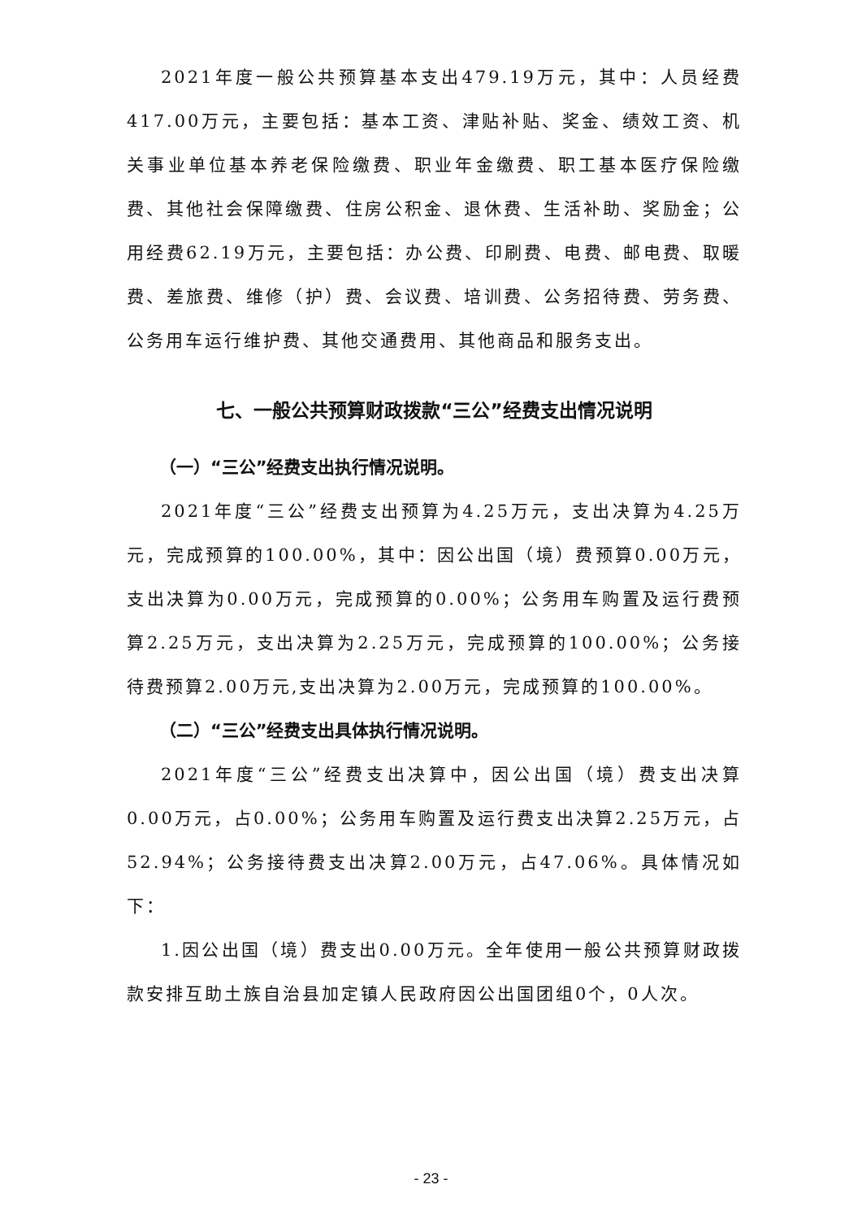2021年度一般公共预算基本支出479.19万元，其中：人员经费417.00万元，主要包括：基本工资、津贴补贴、奖金、绩效工资、机关事业单位基本养老保险缴费、职业年金缴费、职工基本医疗保险缴费、其他社会保障缴费、住房公积金、退休费、生活补助、奖励金；公用经费62.19万元，主要包括：办公费、印刷费、电费、邮电费、取暖费、差旅费、维修（护）费、会议费、培训费、公务招待费、劳务费、公务用车运行维护费、其他交通费用、其他商品和服务支出。
七、一般公共预算财政拨款“三公”经费支出情况说明
（一）“三公”经费支出执行情况说明。
2021年度“三公”经费支出预算为4.25万元，支出决算为4.25万元，完成预算的100.00%，其中：因公出国（境）费预算0.00万元，支出决算为0.00万元，完成预算的0.00%；公务用车购置及运行费预算2.25万元，支出决算为2.25万元，完成预算的100.00%；公务接待费预算2.00万元,支出决算为2.00万元，完成预算的100.00%。
（二）“三公”经费支出具体执行情况说明。
2021年度“三公”经费支出决算中，因公出国（境）费支出决算0.00万元，占0.00%；公务用车购置及运行费支出决算2.25万元，占52.94%；公务接待费支出决算2.00万元，占47.06%。具体情况如下：
1.因公出国（境）费支出0.00万元。全年使用一般公共预算财政拨款安排互助土族自治县加定镇人民政府因公出国团组0个，0人次。
- 23 -